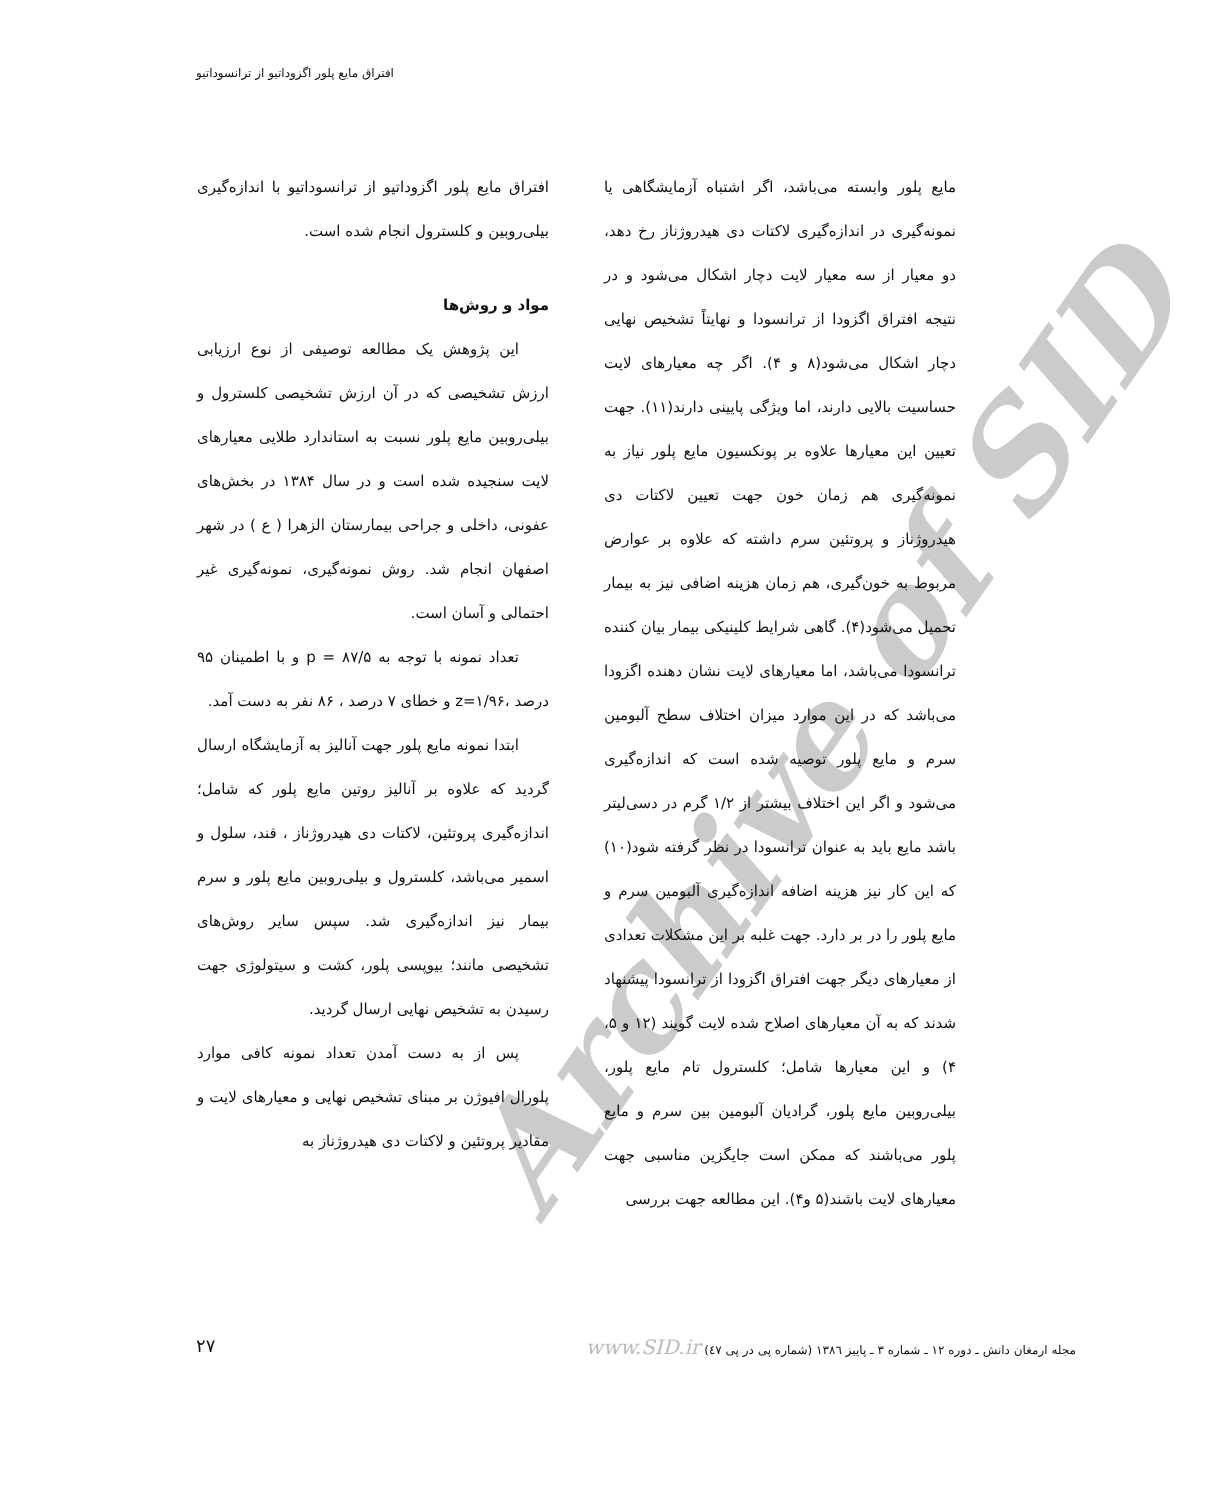افتراق مایع پلور اگزوداتیو از ترانسوداتیو
Archive of SID
مایع پلور وابسته می‌باشد، اگر اشتباه آزمایشگاهی یا نمونه‌گیری در اندازه‌گیری لاکتات دی هیدروژناز رخ دهد، دو معیار از سه معیار لایت دچار اشکال می‌شود و در نتیجه افتراق اگزودا از ترانسودا و نهایتاً تشخیص نهایی دچار اشکال می‌شود(۸ و ۴). اگر چه معیارهای لایت حساسیت بالایی دارند، اما ویژگی پایینی دارند(۱۱). جهت تعیین این معیارها علاوه بر پونکسیون مایع پلور نیاز به نمونه‌گیری هم زمان خون جهت تعیین لاکتات دی هیدروژناز و پروتئین سرم داشته که علاوه بر عوارض مربوط به خون‌گیری، هم زمان هزینه اضافی نیز به بیمار تحمیل می‌شود(۴). گاهی شرایط کلینیکی بیمار بیان کننده ترانسودا می‌باشد، اما معیارهای لایت نشان دهنده اگزودا می‌باشد که در این موارد میزان اختلاف سطح آلبومین سرم و مایع پلور توصیه شده است که اندازه‌گیری می‌شود و اگر این اختلاف بیشتر از ۱/۲ گرم در دسی‌لیتر باشد مایع باید به عنوان ترانسودا در نظر گرفته شود(۱۰) که این کار نیز هزینه اضافه اندازه‌گیری آلبومین سرم و مایع پلور را در بر دارد. جهت غلبه بر این مشکلات تعدادی از معیارهای دیگر جهت افتراق اگزودا از ترانسودا پیشنهاد شدند که به آن معیارهای اصلاح شده لایت گویند (۱۲ و ۵، ۴) و این معیارها شامل؛ کلسترول تام مایع پلور، بیلی‌روبین مایع پلور، گرادیان آلبومین بین سرم و مایع پلور می‌باشند که ممکن است جایگزین مناسبی جهت معیارهای لایت باشند(۵ و۴). این مطالعه جهت بررسی
افتراق مایع پلور اگزوداتیو از ترانسوداتیو با اندازه‌گیری بیلی‌روبین و کلسترول انجام شده است.
مواد و روش‌ها
این پژوهش یک مطالعه توصیفی از نوع ارزیابی ارزش تشخیصی که در آن ارزش تشخیصی کلسترول و بیلی‌روبین مایع پلور نسبت به استاندارد طلایی معیارهای لایت سنجیده شده است و در سال ۱۳۸۴ در بخش‌های عفونی، داخلی و جراحی بیمارستان الزهرا ( ع ) در شهر اصفهان انجام شد. روش نمونه‌گیری، نمونه‌گیری غیر احتمالی و آسان است.
تعداد نمونه با توجه به p = ۸۷/۵ و با اطمینان ۹۵ درصد ،z=۱/۹۶ و خطای ۷ درصد ، ۸۶ نفر به دست آمد.
ابتدا نمونه مایع پلور جهت آنالیز به آزمایشگاه ارسال گردید که علاوه بر آنالیز روتین مایع پلور که شامل؛ اندازه‌گیری پروتئین، لاکتات دی هیدروژناز ، قند، سلول و اسمیر می‌باشد، کلسترول و بیلی‌روبین مایع پلور و سرم بیمار نیز اندازه‌گیری شد. سپس سایر روش‌های تشخیصی مانند؛ بیوپسی پلور، کشت و سیتولوژی جهت رسیدن به تشخیص نهایی ارسال گردید.
پس از به دست آمدن تعداد نمونه کافی موارد پلورال افیوژن بر مبنای تشخیص نهایی و معیارهای لایت و مقادیر پروتئین و لاکتات دی هیدروژناز به
مجله ارمغان دانش ـ دوره ۱۲ ـ شماره ۳ ـ پاییز ۱۳۸٦ (شماره پی در پی ٤٧) www.SID.ir ۲۷